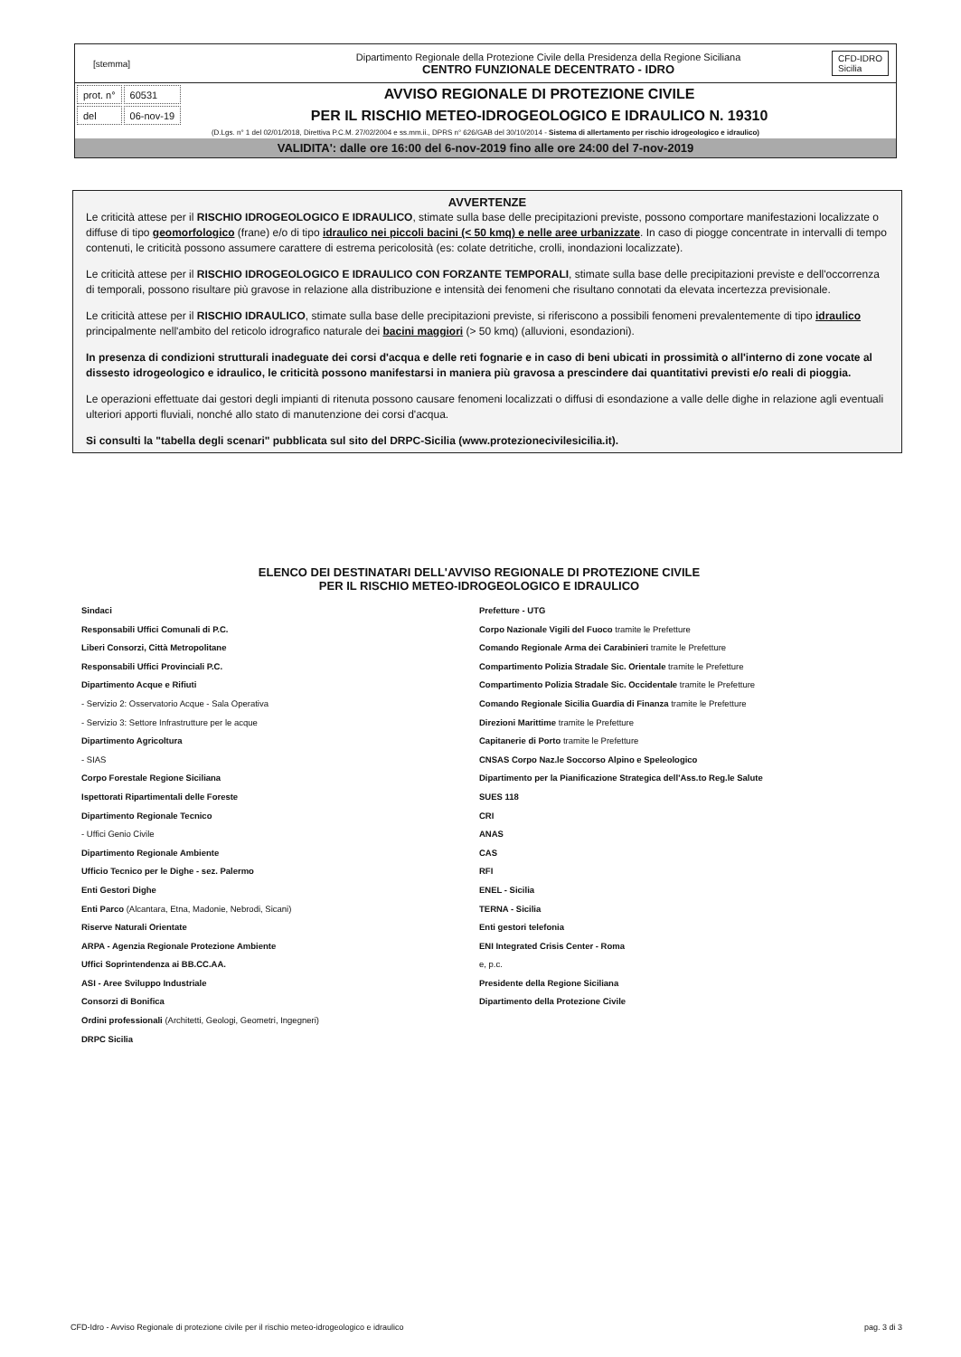[stemma]
Dipartimento Regionale della Protezione Civile della Presidenza della Regione Siciliana
CENTRO FUNZIONALE DECENTRATO - IDRO
CFD-IDRO
Sicilia
| prot. n° | 60531 |
| del | 06-nov-19 |
AVVISO REGIONALE DI PROTEZIONE CIVILE
PER IL RISCHIO METEO-IDROGEOLOGICO E IDRAULICO N. 19310
(D.Lgs. n° 1 del 02/01/2018, Direttiva P.C.M. 27/02/2004 e ss.mm.ii., DPRS n° 626/GAB del 30/10/2014 - Sistema di allertamento per rischio idrogeologico e idraulico)
VALIDITA': dalle ore 16:00 del 6-nov-2019 fino alle ore 24:00 del 7-nov-2019
AVVERTENZE
Le criticità attese per il RISCHIO IDROGEOLOGICO E IDRAULICO, stimate sulla base delle precipitazioni previste, possono comportare manifestazioni localizzate o diffuse di tipo geomorfologico (frane) e/o di tipo idraulico nei piccoli bacini (< 50 kmq) e nelle aree urbanizzate. In caso di piogge concentrate in intervalli di tempo contenuti, le criticità possono assumere carattere di estrema pericolosità (es: colate detritiche, crolli, inondazioni localizzate).
Le criticità attese per il RISCHIO IDROGEOLOGICO E IDRAULICO CON FORZANTE TEMPORALI, stimate sulla base delle precipitazioni previste e dell'occorrenza di temporali, possono risultare più gravose in relazione alla distribuzione e intensità dei fenomeni che risultano connotati da elevata incertezza previsionale.
Le criticità attese per il RISCHIO IDRAULICO, stimate sulla base delle precipitazioni previste, si riferiscono a possibili fenomeni prevalentemente di tipo idraulico principalmente nell'ambito del reticolo idrografico naturale dei bacini maggiori (> 50 kmq) (alluvioni, esondazioni).
In presenza di condizioni strutturali inadeguate dei corsi d'acqua e delle reti fognarie e in caso di beni ubicati in prossimità o all'interno di zone vocate al dissesto idrogeologico e idraulico, le criticità possono manifestarsi in maniera più gravosa a prescindere dai quantitativi previsti e/o reali di pioggia.
Le operazioni effettuate dai gestori degli impianti di ritenuta possono causare fenomeni localizzati o diffusi di esondazione a valle delle dighe in relazione agli eventuali ulteriori apporti fluviali, nonché allo stato di manutenzione dei corsi d'acqua.
Si consulti la "tabella degli scenari" pubblicata sul sito del DRPC-Sicilia (www.protezionecivilesicilia.it).
ELENCO DEI DESTINATARI DELL'AVVISO REGIONALE DI PROTEZIONE CIVILE
PER IL RISCHIO METEO-IDROGEOLOGICO E IDRAULICO
Sindaci
Responsabili Uffici Comunali di P.C.
Liberi Consorzi, Città Metropolitane
Responsabili Uffici Provinciali P.C.
Dipartimento Acque e Rifiuti
- Servizio 2: Osservatorio Acque - Sala Operativa
- Servizio 3: Settore Infrastrutture per le acque
Dipartimento Agricoltura
- SIAS
Corpo Forestale Regione Siciliana
Ispettorati Ripartimentali delle Foreste
Dipartimento Regionale Tecnico
- Uffici Genio Civile
Dipartimento Regionale Ambiente
Ufficio Tecnico per le Dighe - sez. Palermo
Enti Gestori Dighe
Enti Parco (Alcantara, Etna, Madonie, Nebrodi, Sicani)
Riserve Naturali Orientate
ARPA - Agenzia Regionale Protezione Ambiente
Uffici Soprintendenza ai BB.CC.AA.
ASI - Aree Sviluppo Industriale
Consorzi di Bonifica
Ordini professionali (Architetti, Geologi, Geometri, Ingegneri)
DRPC Sicilia
Prefetture - UTG
Corpo Nazionale Vigili del Fuoco tramite le Prefetture
Comando Regionale Arma dei Carabinieri tramite le Prefetture
Compartimento Polizia Stradale Sic. Orientale tramite le Prefetture
Compartimento Polizia Stradale Sic. Occidentale tramite le Prefetture
Comando Regionale Sicilia Guardia di Finanza tramite le Prefetture
Direzioni Marittime tramite le Prefetture
Capitanerie di Porto tramite le Prefetture
CNSAS Corpo Naz.le Soccorso Alpino e Speleologico
Dipartimento per la Pianificazione Strategica dell'Ass.to Reg.le Salute
SUES 118
CRI
ANAS
CAS
RFI
ENEL - Sicilia
TERNA - Sicilia
Enti gestori telefonia
ENI Integrated Crisis Center - Roma
e, p.c.
Presidente della Regione Siciliana
Dipartimento della Protezione Civile
CFD-Idro - Avviso Regionale di protezione civile per il rischio meteo-idrogeologico e idraulico pag. 3 di 3